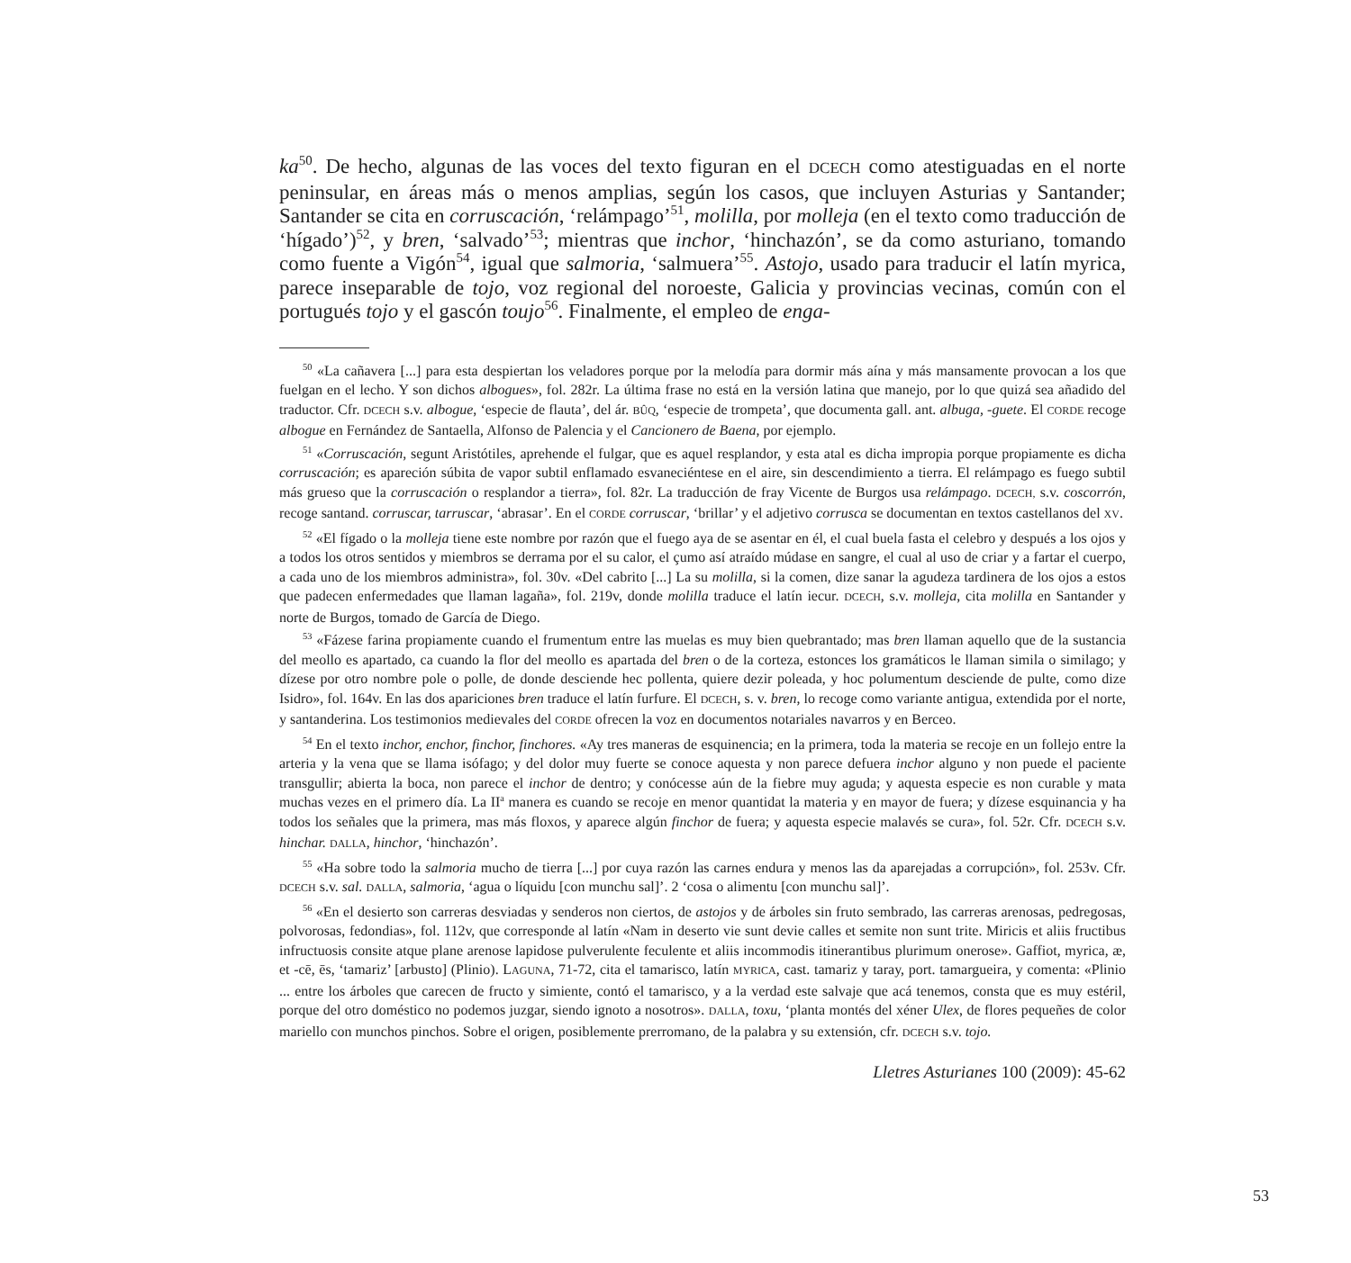ka<sup>50</sup>. De hecho, algunas de las voces del texto figuran en el DCECH como atestiguadas en el norte peninsular, en áreas más o menos amplias, según los casos, que incluyen Asturias y Santander; Santander se cita en corruscación, ‘relámpago’<sup>51</sup>, molilla, por molleja (en el texto como traducción de ‘hígado’)<sup>52</sup>, y bren, ‘salvado’<sup>53</sup>; mientras que inchor, ‘hinchazón’, se da como asturiano, tomando como fuente a Vigón<sup>54</sup>, igual que salmoria, ‘salmuera’<sup>55</sup>. Astojo, usado para traducir el latín myrica, parece inseparable de tojo, voz regional del noroeste, Galicia y provincias vecinas, común con el portugués tojo y el gascón toujo<sup>56</sup>. Finalmente, el empleo de enga-
<sup>50</sup> «La cañavera [...] para esta despiertan los veladores porque por la melodía para dormir más aína y más mansamente provocan a los que fuelgan en el lecho. Y son dichos albogues», fol. 282r. La última frase no está en la versión latina que manejo, por lo que quizá sea añadido del traductor. Cfr. DCECH s.v. albogue, ‘especie de flauta’, del ár. BÛQ, ‘especie de trompeta’, que documenta gall. ant. albuga, -guete. El CORDE recoge albogue en Fernández de Santaella, Alfonso de Palencia y el Cancionero de Baena, por ejemplo.
<sup>51</sup> «Corruscación, segunt Aristótiles, aprehende el fulgar, que es aquel resplandor, y esta atal es dicha impropia porque propiamente es dicha corruscación; es apareción súbita de vapor subtil enflamado esvaneciéntese en el aire, sin descendimiento a tierra. El relámpago es fuego subtil más grueso que la corruscación o resplandor a tierra», fol. 82r. La traducción de fray Vicente de Burgos usa relámpago. DCECH, s.v. coscorrón, recoge santand. corruscar, tarruscar, ‘abrasar’. En el CORDE corruscar, ‘brillar’ y el adjetivo corrusca se documentan en textos castellanos del XV.
<sup>52</sup> «El fígado o la molleja tiene este nombre por razón que el fuego aya de se asentar en él, el cual buela fasta el celebro y después a los ojos y a todos los otros sentidos y miembros se derrama por el su calor, el çumo así atraído múdase en sangre, el cual al uso de criar y a fartar el cuerpo, a cada uno de los miembros administra», fol. 30v. «Del cabrito [...] La su molilla, si la comen, dize sanar la agudeza tardinera de los ojos a estos que padecen enfermedades que llaman lagaña», fol. 219v, donde molilla traduce el latín iecur. DCECH, s.v. molleja, cita molilla en Santander y norte de Burgos, tomado de García de Diego.
<sup>53</sup> «Fázese farina propiamente cuando el frumentum entre las muelas es muy bien quebrantado; mas bren llaman aquello que de la sustancia del meollo es apartado, ca cuando la flor del meollo es apartada del bren o de la corteza, estonces los gramáticos le llaman simila o similago; y dízese por otro nombre pole o polle, de donde desciende hec pollenta, quiere dezir poleada, y hoc polumentum desciende de pulte, como dize Isidro», fol. 164v. En las dos apariciones bren traduce el latín furfure. El DCECH, s. v. bren, lo recoge como variante antigua, extendida por el norte, y santanderina. Los testimonios medievales del CORDE ofrecen la voz en documentos notariales navarros y en Berceo.
<sup>54</sup> En el texto inchor, enchor, finchor, finchores. «Ay tres maneras de esquinencia; en la primera, toda la materia se recoje en un follejo entre la arteria y la vena que se llama isófago; y del dolor muy fuerte se conoce aquesta y non parece defuera inchor alguno y non puede el paciente transgullir; abierta la boca, non parece el inchor de dentro; y conócesse aún de la fiebre muy aguda; y aquesta especie es non curable y mata muchas vezes en el primero día. La II<sup>a</sup> manera es cuando se recoje en menor quantidat la materia y en mayor de fuera; y dízese esquinancia y ha todos los señales que la primera, mas más floxos, y aparece algún finchor de fuera; y aquesta especie malavés se cura», fol. 52r. Cfr. DCECH s.v. hinchar. DALLA, hinchor, ‘hinchazón’.
<sup>55</sup> «Ha sobre todo la salmoria mucho de tierra [...] por cuya razón las carnes endura y menos las da aparejadas a corrupción», fol. 253v. Cfr. DCECH s.v. sal. DALLA, salmoria, ‘agua o líquidu [con munchu sal]’. 2 ‘cosa o alimentu [con munchu sal]’.
<sup>56</sup> «En el desierto son carreras desviadas y senderos non ciertos, de astojos y de árboles sin fruto sembrado, las carreras arenosas, pedregosas, polvorosas, fedondias», fol. 112v, que corresponde al latín «Nam in deserto vie sunt devie calles et semite non sunt trite. Miricis et aliis fructibus infructuosis consite atque plane arenose lapidose pulverulente feculente et aliis incommodis itinerantibus plurimum onerose». Gaffiot, myrica, æ, et -cē, ēs, ‘tamariz’ [arbusto] (Plinio). LAGUNA, 71-72, cita el tamarisco, latín MYRICA, cast. tamariz y taray, port. tamargueira, y comenta: «Plinio ... entre los árboles que carecen de fructo y simiente, contó el tamarisco, y a la verdad este salvaje que acá tenemos, consta que es muy estéril, porque del otro doméstico no podemos juzgar, siendo ignoto a nosotros». DALLA, toxu, ‘planta montés del xéner Ulex, de flores pequeñes de color mariello con munchos pinchos. Sobre el origen, posiblemente prerromano, de la palabra y su extensión, cfr. DCECH s.v. tojo.
Lletres Asturianes 100 (2009): 45-62
53